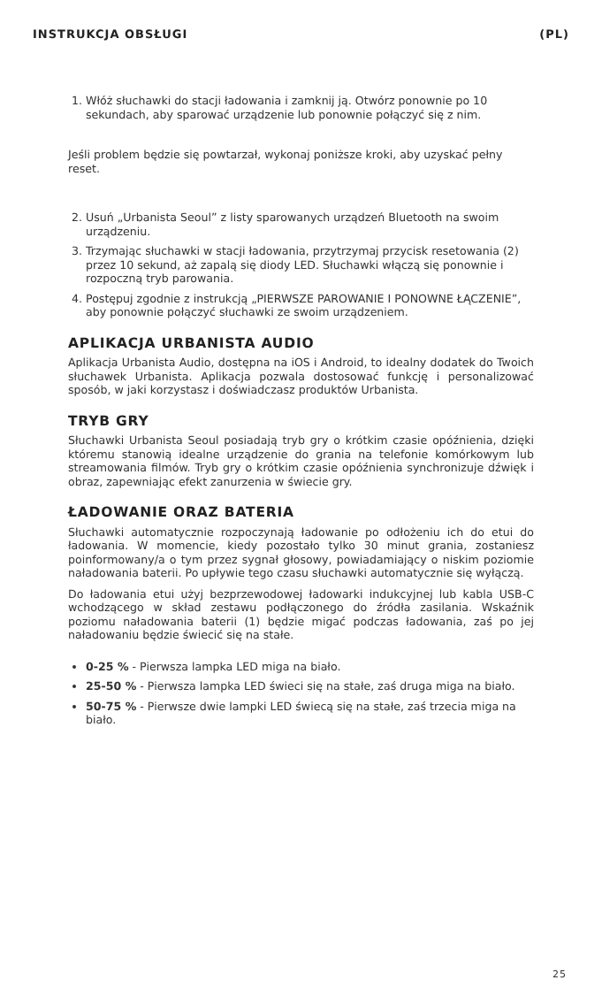INSTRUKCJA OBSŁUGI (PL)
1. Włóż słuchawki do stacji ładowania i zamknij ją. Otwórz ponownie po 10 sekundach, aby sparować urządzenie lub ponownie połączyć się z nim.
Jeśli problem będzie się powtarzał, wykonaj poniższe kroki, aby uzyskać pełny reset.
2. Usuń „Urbanista Seoul” z listy sparowanych urządzeń Bluetooth na swoim urządzeniu.
3. Trzymając słuchawki w stacji ładowania, przytrzymaj przycisk resetowania (2) przez 10 sekund, aż zapalą się diody LED. Słuchawki włączą się ponownie i rozpoczną tryb parowania.
4. Postępuj zgodnie z instrukcją „PIERWSZE PAROWANIE I PONOWNE ŁĄCZENIE”, aby ponownie połączyć słuchawki ze swoim urządzeniem.
APLIKACJA URBANISTA AUDIO
Aplikacja Urbanista Audio, dostępna na iOS i Android, to idealny dodatek do Twoich słuchawek Urbanista. Aplikacja pozwala dostosować funkcję i personalizować sposób, w jaki korzystasz i doświadczasz produktów Urbanista.
TRYB GRY
Słuchawki Urbanista Seoul posiadają tryb gry o krótkim czasie opóźnienia, dzięki któremu stanowią idealne urządzenie do grania na telefonie komórkowym lub streamowania filmów. Tryb gry o krótkim czasie opóźnienia synchronizuje dźwięk i obraz, zapewniając efekt zanurzenia w świecie gry.
ŁADOWANIE ORAZ BATERIA
Słuchawki automatycznie rozpoczynają ładowanie po odłożeniu ich do etui do ładowania. W momencie, kiedy pozostało tylko 30 minut grania, zostaniesz poinformowany/a o tym przez sygnał głosowy, powiadamiający o niskim poziomie naładowania baterii. Po upływie tego czasu słuchawki automatycznie się wyłączą.
Do ładowania etui użyj bezprzewodowej ładowarki indukcyjnej lub kabla USB-C wchodzącego w skład zestawu podłączonego do źródła zasilania. Wskaźnik poziomu naładowania baterii (1) będzie migać podczas ładowania, zaś po jej naładowaniu będzie świecić się na stałe.
0-25 % - Pierwsza lampka LED miga na biało.
25-50 % - Pierwsza lampka LED świeci się na stałe, zaś druga miga na biało.
50-75 % - Pierwsze dwie lampki LED świecą się na stałe, zaś trzecia miga na biało.
25